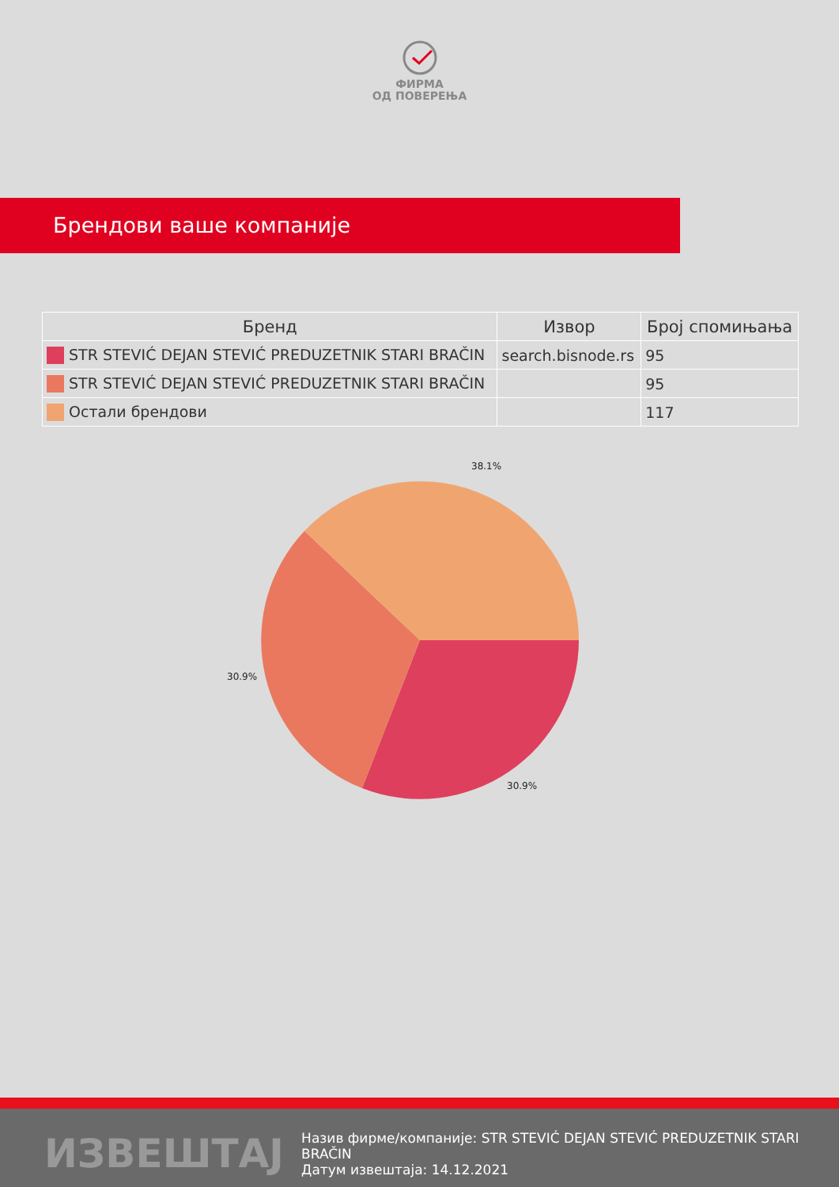ФИРМА
ОД ПОВЕРЕЊА
Брендови ваше компаније
| Бренд | Извор | Број спомињања |
| --- | --- | --- |
| STR STEVIĆ DEJAN STEVIĆ PREDUZETNIK STARI BRAČIN | search.bisnode.rs | 95 |
| STR STEVIĆ DEJAN STEVIĆ PREDUZETNIK STARI BRAČIN | | 95 |
| Остали брендови | | 117 |
38.1%
30.9%
30.9%
ИЗВЕШТАЈ
Назив фирме/компаније: STR STEVIĆ DEJAN STEVIĆ PREDUZETNIK STARI BRAČIN
Датум извештаја: 14.12.2021